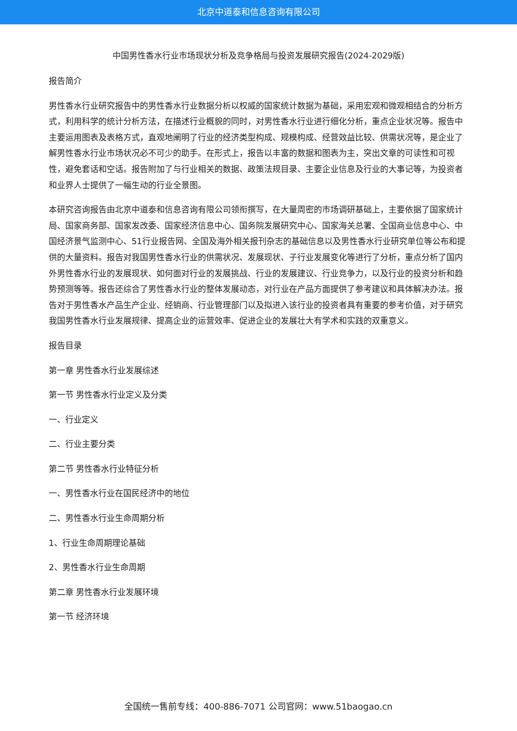北京中道泰和信息咨询有限公司
中国男性香水行业市场现状分析及竞争格局与投资发展研究报告(2024-2029版)
报告简介
男性香水行业研究报告中的男性香水行业数据分析以权威的国家统计数据为基础，采用宏观和微观相结合的分析方式，利用科学的统计分析方法，在描述行业概貌的同时，对男性香水行业进行细化分析，重点企业状况等。报告中主要运用图表及表格方式，直观地阐明了行业的经济类型构成、规模构成、经营效益比较、供需状况等，是企业了解男性香水行业市场状况必不可少的助手。在形式上，报告以丰富的数据和图表为主，突出文章的可读性和可视性，避免套话和空话。报告附加了与行业相关的数据、政策法规目录、主要企业信息及行业的大事记等，为投资者和业界人士提供了一幅生动的行业全景图。
本研究咨询报告由北京中道泰和信息咨询有限公司领衔撰写，在大量周密的市场调研基础上，主要依据了国家统计局、国家商务部、国家发改委、国家经济信息中心、国务院发展研究中心、国家海关总署、全国商业信息中心、中国经济景气监测中心、51行业报告网、全国及海外相关报刊杂志的基础信息以及男性香水行业研究单位等公布和提供的大量资料。报告对我国男性香水行业的供需状况、发展现状、子行业发展变化等进行了分析，重点分析了国内外男性香水行业的发展现状、如何面对行业的发展挑战、行业的发展建议、行业竞争力，以及行业的投资分析和趋势预测等等。报告还综合了男性香水行业的整体发展动态，对行业在产品方面提供了参考建议和具体解决办法。报告对于男性香水产品生产企业、经销商、行业管理部门以及拟进入该行业的投资者具有重要的参考价值，对于研究我国男性香水行业发展规律、提高企业的运营效率、促进企业的发展壮大有学术和实践的双重意义。
报告目录
第一章 男性香水行业发展综述
第一节 男性香水行业定义及分类
一、行业定义
二、行业主要分类
第二节 男性香水行业特征分析
一、男性香水行业在国民经济中的地位
二、男性香水行业生命周期分析
1、行业生命周期理论基础
2、男性香水行业生命周期
第二章 男性香水行业发展环境
第一节 经济环境
全国统一售前专线：400-886-7071 公司官网：www.51baogao.cn